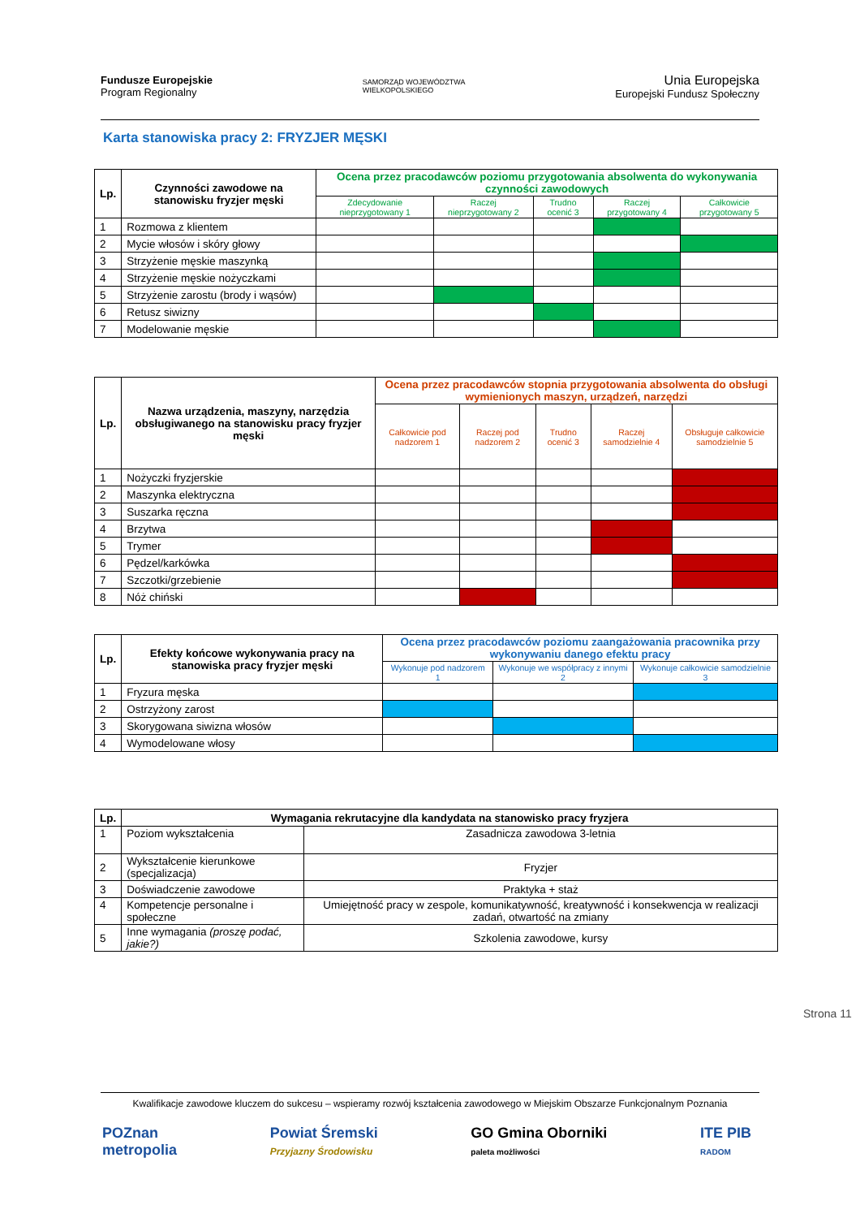Fundusze Europejskie
Program Regionalny
SAMORZĄD WOJEWÓDZTWA
WIELKOPOLSKIEGO
Unia Europejska
Europejski Fundusz Społeczny
Karta stanowiska pracy 2: FRYZJER MĘSKI
| Lp. | Czynności zawodowe na stanowisku fryzjer męski | Ocena przez pracodawców poziomu przygotowania absolwenta do wykonywania czynności zawodowych | | | | |
| --- | --- | --- | --- | --- | --- | --- |
| | | Zdecydowanie nieprzygotowany 1 | Raczej nieprzygotowany 2 | Trudno ocenić 3 | Raczej przygotowany 4 | Całkowicie przygotowany 5 |
| 1 | Rozmowa z klientem | | | | | |
| 2 | Mycie włosów i skóry głowy | | | | | |
| 3 | Strzyżenie męskie maszynką | | | | | |
| 4 | Strzyżenie męskie nożyczkami | | | | | |
| 5 | Strzyżenie zarostu (brody i wąsów) | | | | | |
| 6 | Retusz siwizny | | | | | |
| 7 | Modelowanie męskie | | | | | |
| Lp. | Nazwa urządzenia, maszyny, narzędzia obsługiwanego na stanowisku pracy fryzjer męski | Ocena przez pracodawców stopnia przygotowania absolwenta do obsługi wymienionych maszyn, urządzeń, narzędzi | | | | |
| --- | --- | --- | --- | --- | --- | --- |
| | | Całkowicie pod nadzorem 1 | Raczej pod nadzorem 2 | Trudno ocenić 3 | Raczej samodzielnie 4 | Obsługuje całkowicie samodzielnie 5 |
| 1 | Nożyczki fryzjerskie | | | | | |
| 2 | Maszynka elektryczna | | | | | |
| 3 | Suszarka ręczna | | | | | |
| 4 | Brzytwa | | | | | |
| 5 | Trymer | | | | | |
| 6 | Pędzel/karkówka | | | | | |
| 7 | Szczotki/grzebienie | | | | | |
| 8 | Nóż chiński | | | | | |
| Lp. | Efekty końcowe wykonywania pracy na stanowiska pracy fryzjer męski | Ocena przez pracodawców poziomu zaangażowania pracownika przy wykonywaniu danego efektu pracy | | |
| --- | --- | --- | --- | --- |
| | | Wykonuje pod nadzorem 1 | Wykonuje we współpracy z innymi 2 | Wykonuje całkowicie samodzielnie 3 |
| 1 | Fryzura męska | | | |
| 2 | Ostrzyżony zarost | | | |
| 3 | Skorygowana siwizna włosów | | | |
| 4 | Wymodelowane włosy | | | |
| Lp. | Wymagania rekrutacyjne dla kandydata na stanowisko pracy fryzjera | |
| --- | --- | --- |
| 1 | Poziom wykształcenia | Zasadnicza zawodowa 3-letnia |
| 2 | Wykształcenie kierunkowe (specjalizacja) | Fryzjer |
| 3 | Doświadczenie zawodowe | Praktyka + staż |
| 4 | Kompetencje personalne i społeczne | Umiejętność pracy w zespole, komunikatywność, kreatywność i konsekwencja w realizacji zadań, otwartość na zmiany |
| 5 | Inne wymagania (proszę podać, jakie?) | Szkolenia zawodowe, kursy |
Strona 11
Kwalifikacje zawodowe kluczem do sukcesu – wspieramy rozwój kształcenia zawodowego w Miejskim Obszarze Funkcjonalnym Poznania
POZnan
metropolia
Powiat Śremski
Przyjazny Środowisku
GO Gmina Oborniki
paleta możliwości
ITE PIB
RADOM